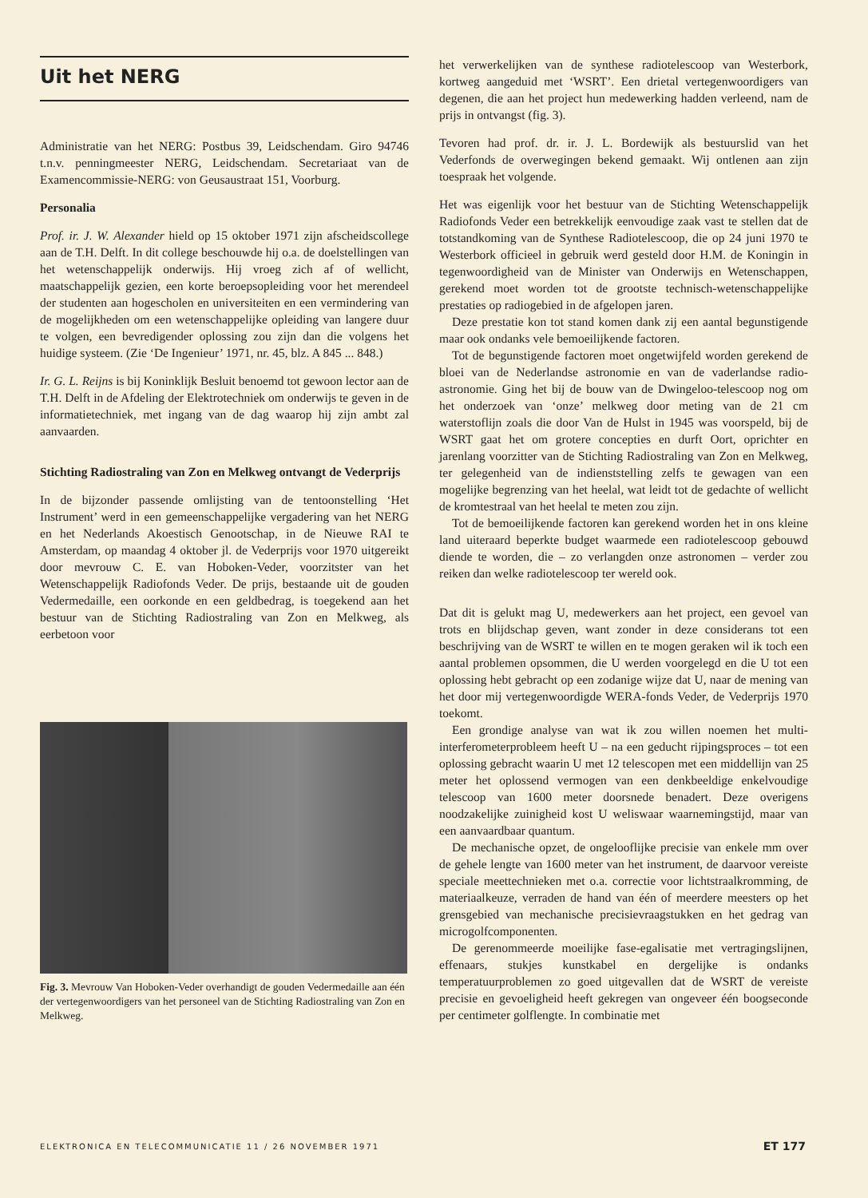Uit het NERG
Administratie van het NERG: Postbus 39, Leidschendam. Giro 94746 t.n.v. penningmeester NERG, Leidschendam. Secretariaat van de Examencommissie-NERG: von Geusaustraat 151, Voorburg.
Personalia
Prof. ir. J. W. Alexander hield op 15 oktober 1971 zijn afscheidscollege aan de T.H. Delft. In dit college beschouwde hij o.a. de doelstellingen van het wetenschappelijk onderwijs. Hij vroeg zich af of wellicht, maatschappelijk gezien, een korte beroepsopleiding voor het merendeel der studenten aan hogescholen en universiteiten en een vermindering van de mogelijkheden om een wetenschappelijke opleiding van langere duur te volgen, een bevredigender oplossing zou zijn dan die volgens het huidige systeem. (Zie ‘De Ingenieur’ 1971, nr. 45, blz. A 845 ... 848.)
Ir. G. L. Reijns is bij Koninklijk Besluit benoemd tot gewoon lector aan de T.H. Delft in de Afdeling der Elektrotechniek om onderwijs te geven in de informatietechniek, met ingang van de dag waarop hij zijn ambt zal aanvaarden.
Stichting Radiostraling van Zon en Melkweg ontvangt de Vederprijs
In de bijzonder passende omlijsting van de tentoonstelling ‘Het Instrument’ werd in een gemeenschappelijke vergadering van het NERG en het Nederlands Akoestisch Genootschap, in de Nieuwe RAI te Amsterdam, op maandag 4 oktober jl. de Vederprijs voor 1970 uitgereikt door mevrouw C. E. van Hoboken-Veder, voorzitster van het Wetenschappelijk Radiofonds Veder. De prijs, bestaande uit de gouden Vedermedaille, een oorkonde en een geldbedrag, is toegekend aan het bestuur van de Stichting Radiostraling van Zon en Melkweg, als eerbetoon voor
Fig. 3. Mevrouw Van Hoboken-Veder overhandigt de gouden Vedermedaille aan één der vertegenwoordigers van het personeel van de Stichting Radiostraling van Zon en Melkweg.
het verwerkelijken van de synthese radiotelescoop van Westerbork, kortweg aangeduid met ‘WSRT’. Een drietal vertegenwoordigers van degenen, die aan het project hun medewerking hadden verleend, nam de prijs in ontvangst (fig. 3).
Tevoren had prof. dr. ir. J. L. Bordewijk als bestuurslid van het Vederfonds de overwegingen bekend gemaakt. Wij ontlenen aan zijn toespraak het volgende.
Het was eigenlijk voor het bestuur van de Stichting Wetenschappelijk Radiofonds Veder een betrekkelijk eenvoudige zaak vast te stellen dat de totstandkoming van de Synthese Radiotelescoop, die op 24 juni 1970 te Westerbork officieel in gebruik werd gesteld door H.M. de Koningin in tegenwoordigheid van de Minister van Onderwijs en Wetenschappen, gerekend moet worden tot de grootste technisch-wetenschappelijke prestaties op radiogebied in de afgelopen jaren.
Deze prestatie kon tot stand komen dank zij een aantal begunstigende maar ook ondanks vele bemoeilijkende factoren.
Tot de begunstigende factoren moet ongetwijfeld worden gerekend de bloei van de Nederlandse astronomie en van de vaderlandse radio-astronomie. Ging het bij de bouw van de Dwingeloo-telescoop nog om het onderzoek van ‘onze’ melkweg door meting van de 21 cm waterstoflijn zoals die door Van de Hulst in 1945 was voorspeld, bij de WSRT gaat het om grotere concepties en durft Oort, oprichter en jarenlang voorzitter van de Stichting Radiostraling van Zon en Melkweg, ter gelegenheid van de indienststelling zelfs te gewagen van een mogelijke begrenzing van het heelal, wat leidt tot de gedachte of wellicht de kromtestraal van het heelal te meten zou zijn.
Tot de bemoeilijkende factoren kan gerekend worden het in ons kleine land uiteraard beperkte budget waarmede een radiotelescoop gebouwd diende te worden, die – zo verlangden onze astronomen – verder zou reiken dan welke radiotelescoop ter wereld ook.
Dat dit is gelukt mag U, medewerkers aan het project, een gevoel van trots en blijdschap geven, want zonder in deze considerans tot een beschrijving van de WSRT te willen en te mogen geraken wil ik toch een aantal problemen opsommen, die U werden voorgelegd en die U tot een oplossing hebt gebracht op een zodanige wijze dat U, naar de mening van het door mij vertegenwoordigde WERA-fonds Veder, de Vederprijs 1970 toekomt.
Een grondige analyse van wat ik zou willen noemen het multi-interferometerprobleem heeft U – na een geducht rijpingsproces – tot een oplossing gebracht waarin U met 12 telescopen met een middellijn van 25 meter het oplossend vermogen van een denkbeeldige enkelvoudige telescoop van 1600 meter doorsnede benadert. Deze overigens noodzakelijke zuinigheid kost U weliswaar waarnemingstijd, maar van een aanvaardbaar quantum.
De mechanische opzet, de ongelooflijke precisie van enkele mm over de gehele lengte van 1600 meter van het instrument, de daarvoor vereiste speciale meettechnieken met o.a. correctie voor lichtstraalkromming, de materiaalkeuze, verraden de hand van één of meerdere meesters op het grensgebied van mechanische precisievraagstukken en het gedrag van microgolfcomponenten.
De gerenommeerde moeilijke fase-egalisatie met vertragingslijnen, effenaars, stukjes kunstkabel en dergelijke is ondanks temperatuurproblemen zo goed uitgevallen dat de WSRT de vereiste precisie en gevoeligheid heeft gekregen van ongeveer één boogseconde per centimeter golflengte. In combinatie met
ELEKTRONICA EN TELECOMMUNICATIE 11 / 26 NOVEMBER 1971 ET 177